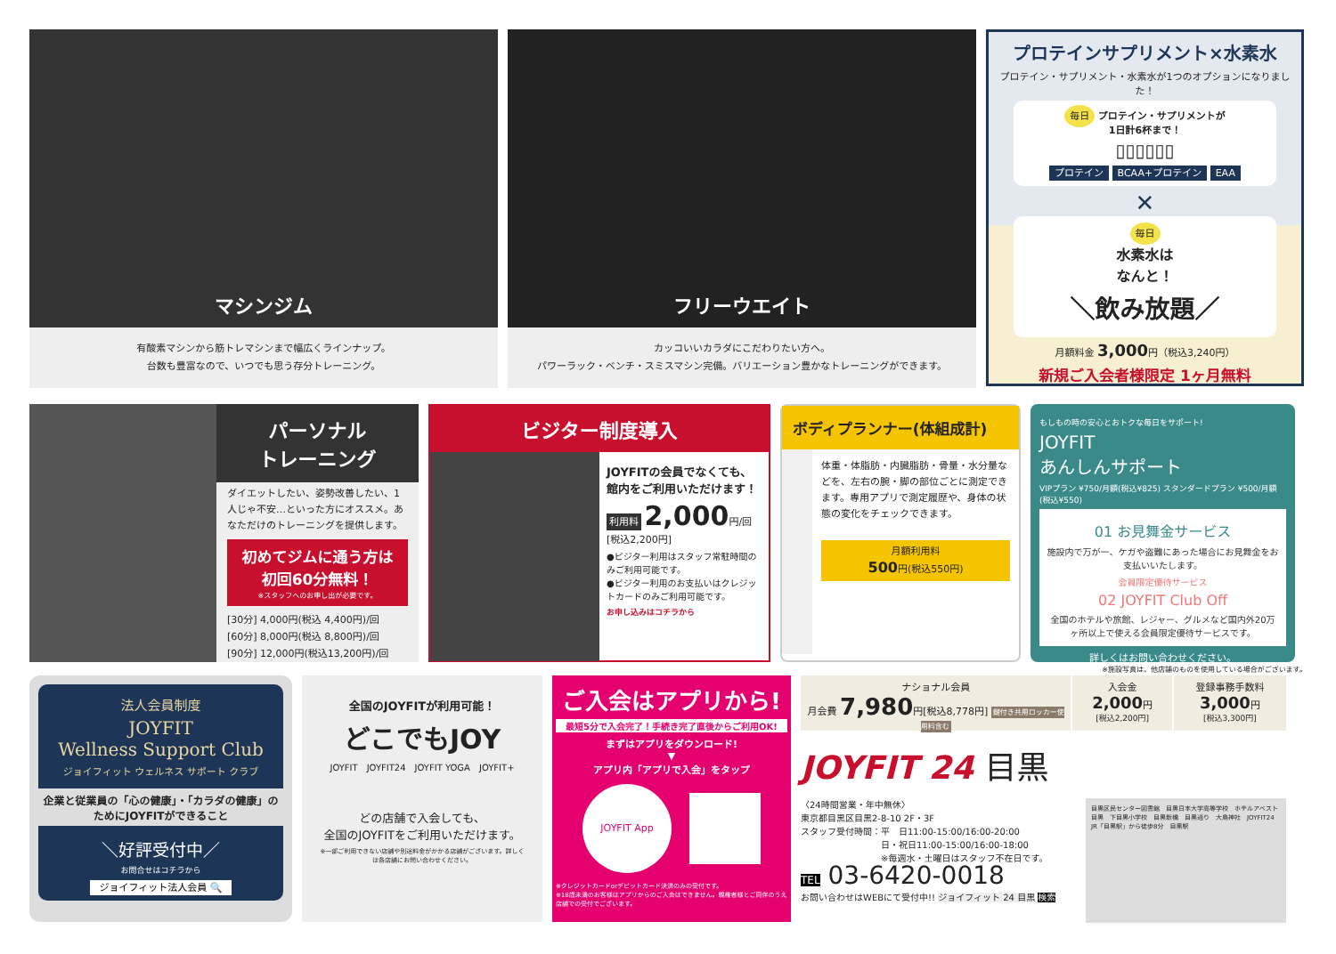マシンジム
有酸素マシンから筋トレマシンまで幅広くラインナップ。
台数も豊富なので、いつでも思う存分トレーニング。
フリーウエイト
カッコいいカラダにこだわりたい方へ。
パワーラック・ベンチ・スミスマシン完備。バリエーション豊かなトレーニングができます。
プロテインサプリメント×水素水
プロテイン・サプリメント・水素水が1つのオプションになりました！
毎日 プロテイン・サプリメントが
1日計6杯まで！
▯▯▯▯▯▯
プロテイン BCAA+プロテイン EAA
✕
毎日
水素水は
なんと！
＼飲み放題／
月額料金 3,000円（税込3,240円）
新規ご入会者様限定 1ヶ月無料
パーソナル
トレーニング
ダイエットしたい、姿勢改善したい、1人じゃ不安…といった方にオススメ。あなただけのトレーニングを提供します。
初めてジムに通う方は
初回60分無料！
※スタッフへのお申し出が必要です。
[30分] 4,000円(税込 4,400円)/回
[60分] 8,000円(税込 8,800円)/回
[90分] 12,000円(税込13,200円)/回
ビジター制度導入
JOYFITの会員でなくても、館内をご利用いただけます！
利用料 2,000円/回
[税込2,200円]
●ビジター利用はスタッフ常駐時間のみご利用可能です。
●ビジター利用のお支払いはクレジットカードのみご利用可能です。
お申し込みはコチラから
ボディプランナー(体組成計)
体重・体脂肪・内臓脂肪・骨量・水分量などを、左右の腕・脚の部位ごとに測定できます。専用アプリで測定履歴や、身体の状態の変化をチェックできます。
月額利用料
500円(税込550円)
もしもの時の安心とおトクな毎日をサポート!
JOYFIT
あんしんサポート
VIPプラン ¥750/月額(税込¥825) スタンダードプラン ¥500/月額(税込¥550)
01 お見舞金サービス
施設内で万が一、ケガや盗難にあった場合にお見舞金をお支払いいたします。
会員限定優待サービス
02 JOYFIT Club Off
全国のホテルや旅館、レジャー、グルメなど国内外20万ヶ所以上で使える会員限定優待サービスです。
詳しくはお問い合わせください。
※施設写真は、他店舗のものを使用している場合がございます。
法人会員制度
JOYFIT
Wellness Support Club
ジョイフィット ウェルネス サポート クラブ
企業と従業員の「心の健康」・「カラダの健康」のためにJOYFITができること
＼好評受付中／
お問合せはコチラから
ジョイフィット法人会員 🔍
全国のJOYFITが利用可能！
どこでもJOY
JOYFIT　JOYFIT24　JOYFIT YOGA　JOYFIT+
どの店舗で入会しても、
全国のJOYFITをご利用いただけます。
※一部ご利用できない店舗や別途料金がかかる店舗がございます。詳しくは各店舗にお問い合わせください。
ご入会はアプリから!
最短5分で入会完了！手続き完了直後からご利用OK!
まずはアプリをダウンロード!
▼
アプリ内「アプリで入会」をタップ
JOYFIT App
※クレジットカードorデビットカード決済のみの受付です。
※18歳未満のお客様はアプリからのご入会はできません。親権者様とご同伴のうえ店舗での受付でございます。
ナショナル会員
月会費 7,980円[税込8,778円] 鍵付き共用ロッカー使用料含む
入会金
2,000円
[税込2,200円]
登録事務手数料
3,000円
[税込3,300円]
JOYFIT 24 目黒
〈24時間営業・年中無休〉
東京都目黒区目黒2-8-10 2F・3F
スタッフ受付時間：平　日11:00-15:00/16:00-20:00
　　　　　　　　　日・祝日11:00-15:00/16:00-18:00
　　　　　　　　　※毎週水・土曜日はスタッフ不在日です。
TEL 03-6420-0018
お問い合わせはWEBにて受付中!! ジョイフィット 24 目黒 検索
目黒区民センター図書館　目黒日本大学高等学校　ホテルアベスト目黒　下目黒小学校　目黒新橋　目黒通り　大鳥神社　JOYFIT24 JR「目黒駅」から徒歩8分　目黒駅